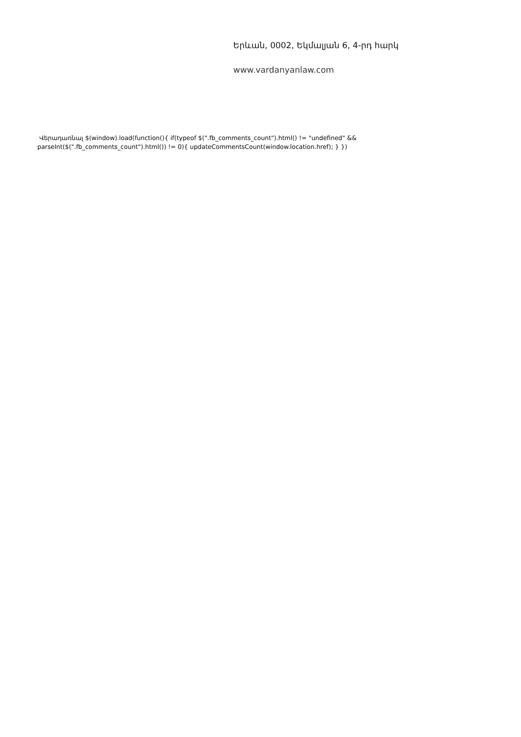Երևան, 0002, Եկմալյան 6, 4-րդ հարկ
www.vardanyanlaw.com
Վերադառնալ $(window).load(function(){ if(typeof $(".fb_comments_count").html() != "undefined" && parseInt($(".fb_comments_count").html()) != 0){ updateCommentsCount(window.location.href); } })